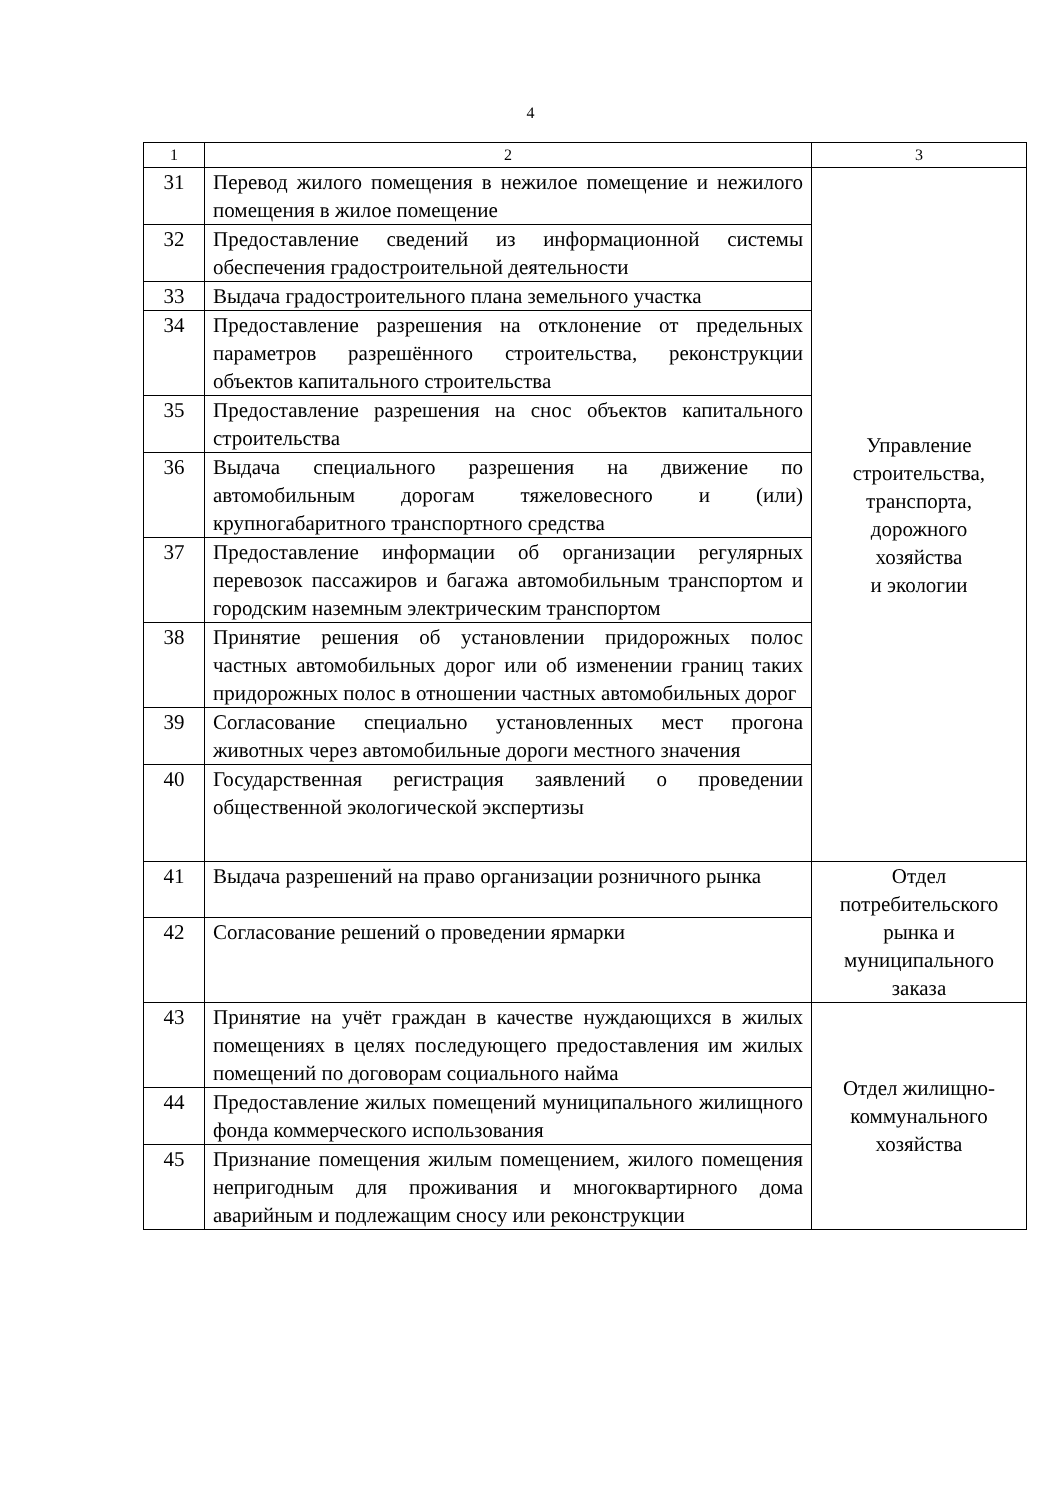4
| 1 | 2 | 3 |
| --- | --- | --- |
| 31 | Перевод жилого помещения в нежилое помещение и нежилого помещения в жилое помещение | Управление строительства, транспорта, дорожного хозяйства и экологии |
| 32 | Предоставление сведений из информационной системы обеспечения градостроительной деятельности | |
| 33 | Выдача градостроительного плана земельного участка | |
| 34 | Предоставление разрешения на отклонение от предельных параметров разрешённого строительства, реконструкции объектов капитального строительства | |
| 35 | Предоставление разрешения на снос объектов капитального строительства | |
| 36 | Выдача специального разрешения на движение по автомобильным дорогам тяжеловесного и (или) крупногабаритного транспортного средства | |
| 37 | Предоставление информации об организации регулярных перевозок пассажиров и багажа автомобильным транспортом и городским наземным электрическим транспортом | |
| 38 | Принятие решения об установлении придорожных полос частных автомобильных дорог или об изменении границ таких придорожных полос в отношении частных автомобильных дорог | |
| 39 | Согласование специально установленных мест прогона животных через автомобильные дороги местного значения | |
| 40 | Государственная регистрация заявлений о проведении общественной экологической экспертизы | |
| 41 | Выдача разрешений на право организации розничного рынка | Отдел потребительского рынка и муниципального заказа |
| 42 | Согласование решений о проведении ярмарки | |
| 43 | Принятие на учёт граждан в качестве нуждающихся в жилых помещениях в целях последующего предоставления им жилых помещений по договорам социального найма | Отдел жилищно- коммунального хозяйства |
| 44 | Предоставление жилых помещений муниципального жилищного фонда коммерческого использования | |
| 45 | Признание помещения жилым помещением, жилого помещения непригодным для проживания и многоквартирного дома аварийным и подлежащим сносу или реконструкции | |